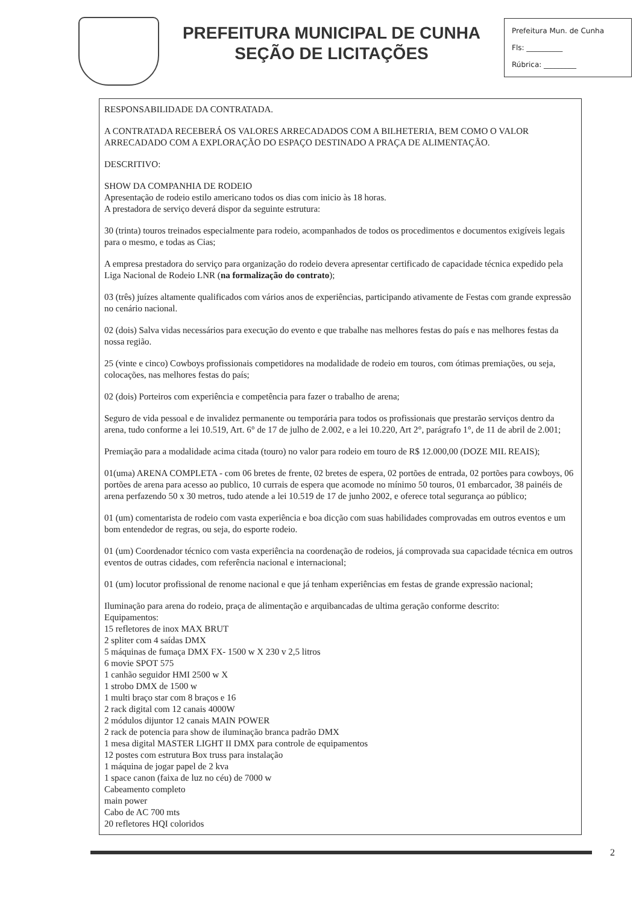PREFEITURA MUNICIPAL DE CUNHA
SEÇÃO DE LICITAÇÕES
Prefeitura Mun. de Cunha
Fls: __________
Rúbrica: _________
RESPONSABILIDADE DA CONTRATADA.
A CONTRATADA RECEBERÁ OS VALORES ARRECADADOS COM A BILHETERIA, BEM COMO O VALOR ARRECADADO COM A EXPLORAÇÃO DO ESPAÇO DESTINADO A PRAÇA DE ALIMENTAÇÃO.
DESCRITIVO:
SHOW DA COMPANHIA DE RODEIO
Apresentação de rodeio estilo americano todos os dias com inicio às 18 horas.
A prestadora de serviço deverá dispor da seguinte estrutura:
30 (trinta) touros treinados especialmente para rodeio, acompanhados de todos os procedimentos e documentos exigíveis legais para o mesmo, e todas as Cias;
A empresa prestadora do serviço para organização do rodeio devera apresentar certificado de capacidade técnica expedido pela Liga Nacional de Rodeio LNR (na formalização do contrato);
03 (três) juízes altamente qualificados com vários anos de experiências, participando ativamente de Festas com grande expressão no cenário nacional.
02 (dois) Salva vidas necessários para execução do evento e que trabalhe nas melhores festas do país e nas melhores festas da nossa região.
25 (vinte e cinco) Cowboys profissionais competidores na modalidade de rodeio em touros, com ótimas premiações, ou seja, colocações, nas melhores festas do país;
02 (dois) Porteiros com experiência e competência para fazer o trabalho de arena;
Seguro de vida pessoal e de invalidez permanente ou temporária para todos os profissionais que prestarão serviços dentro da arena, tudo conforme a lei 10.519, Art. 6° de 17 de julho de 2.002, e a lei 10.220, Art 2°, parágrafo 1°, de 11 de abril de 2.001;
Premiação para a modalidade acima citada (touro) no valor para rodeio em touro de R$ 12.000,00 (DOZE MIL REAIS);
01(uma) ARENA COMPLETA - com 06 bretes de frente, 02 bretes de espera, 02 portões de entrada, 02 portões para cowboys, 06 portões de arena para acesso ao publico, 10 currais de espera que acomode no mínimo 50 touros, 01 embarcador, 38 painéis de arena perfazendo 50 x 30 metros, tudo atende a lei 10.519 de 17 de junho 2002, e oferece total segurança ao público;
01 (um) comentarista de rodeio com vasta experiência e boa dicção com suas habilidades comprovadas em outros eventos e um bom entendedor de regras, ou seja, do esporte rodeio.
01 (um) Coordenador técnico com vasta experiência na coordenação de rodeios, já comprovada sua capacidade técnica em outros eventos de outras cidades, com referência nacional e internacional;
01 (um) locutor profissional de renome nacional e que já tenham experiências em festas de grande expressão nacional;
Iluminação para arena do rodeio, praça de alimentação e arquibancadas de ultima geração conforme descrito:
Equipamentos:
15 refletores de inox MAX BRUT
2 spliter com 4 saídas DMX
5 máquinas de fumaça DMX FX- 1500 w X 230 v 2,5 litros
6 movie SPOT 575
1 canhão seguidor HMI 2500 w X
1 strobo DMX de 1500 w
1 multi braço star com 8 braços e 16
2 rack digital com 12 canais 4000W
2 módulos dijuntor 12 canais MAIN POWER
2 rack de potencia para show de iluminação branca padrão DMX
1 mesa digital MASTER LIGHT II DMX para controle de equipamentos
12 postes com estrutura Box truss para instalação
1 máquina de jogar papel de 2 kva
1 space canon (faixa de luz no céu) de 7000 w
Cabeamento completo
main power
Cabo de AC 700 mts
20 refletores HQI coloridos
2